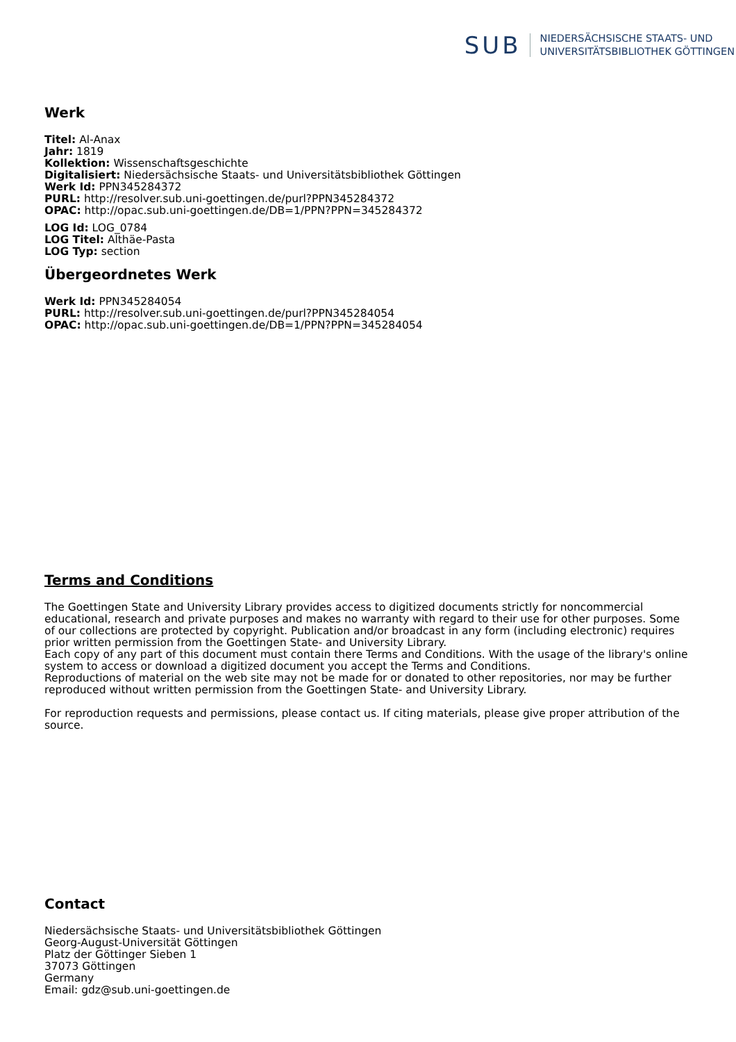SUB
NIEDERSÄCHSISCHE STAATS- UND
UNIVERSITÄTSBIBLIOTHEK GÖTTINGEN
Werk
Titel: Al-Anax
Jahr: 1819
Kollektion: Wissenschaftsgeschichte
Digitalisiert: Niedersächsische Staats- und Universitätsbibliothek Göttingen
Werk Id: PPN345284372
PURL: http://resolver.sub.uni-goettingen.de/purl?PPN345284372
OPAC: http://opac.sub.uni-goettingen.de/DB=1/PPN?PPN=345284372
LOG Id: LOG_0784
LOG Titel: Althäe-Pasta
LOG Typ: section
Übergeordnetes Werk
Werk Id: PPN345284054
PURL: http://resolver.sub.uni-goettingen.de/purl?PPN345284054
OPAC: http://opac.sub.uni-goettingen.de/DB=1/PPN?PPN=345284054
Terms and Conditions
The Goettingen State and University Library provides access to digitized documents strictly for noncommercial educational, research and private purposes and makes no warranty with regard to their use for other purposes. Some of our collections are protected by copyright. Publication and/or broadcast in any form (including electronic) requires prior written permission from the Goettingen State- and University Library.
Each copy of any part of this document must contain there Terms and Conditions. With the usage of the library's online system to access or download a digitized document you accept the Terms and Conditions.
Reproductions of material on the web site may not be made for or donated to other repositories, nor may be further reproduced without written permission from the Goettingen State- and University Library.
For reproduction requests and permissions, please contact us. If citing materials, please give proper attribution of the source.
Contact
Niedersächsische Staats- und Universitätsbibliothek Göttingen
Georg-August-Universität Göttingen
Platz der Göttinger Sieben 1
37073 Göttingen
Germany
Email: gdz@sub.uni-goettingen.de